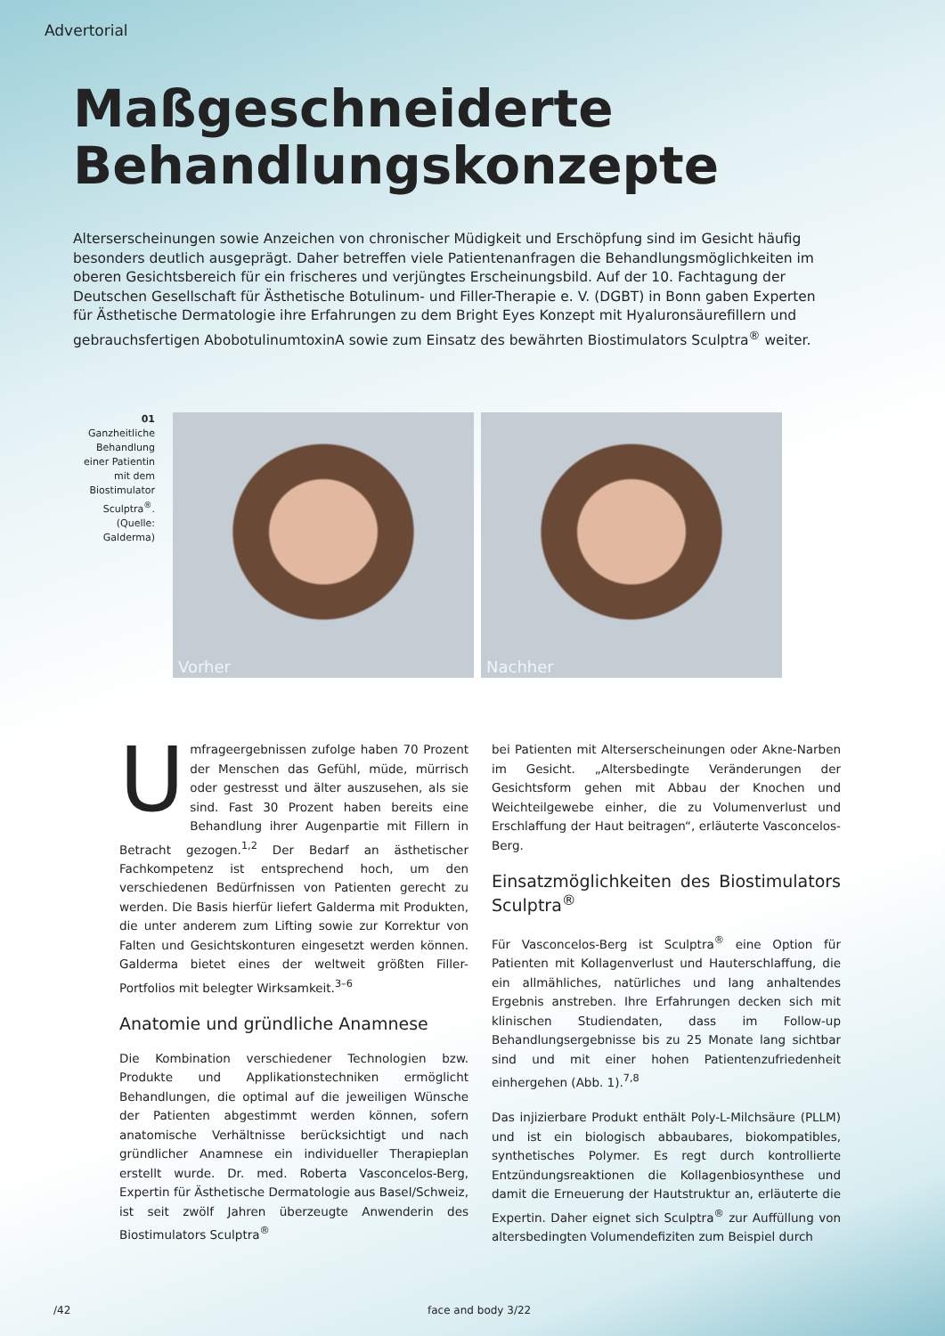Advertorial
Maßgeschneiderte
Behandlungskonzepte
Alterserscheinungen sowie Anzeichen von chronischer Müdigkeit und Erschöpfung sind im Gesicht häufig besonders deutlich ausgeprägt. Daher betreffen viele Patientenanfragen die Behandlungsmöglichkeiten im oberen Gesichtsbereich für ein frischeres und verjüngtes Erscheinungsbild. Auf der 10. Fachtagung der Deutschen Gesellschaft für Ästhetische Botulinum- und Filler-Therapie e. V. (DGBT) in Bonn gaben Experten für Ästhetische Dermatologie ihre Erfahrungen zu dem Bright Eyes Konzept mit Hyaluronsäurefillern und gebrauchsfertigen AbobotulinumtoxinA sowie zum Einsatz des bewährten Biostimulators Sculptra<sup>®</sup> weiter.
01
Ganzheitliche Behandlung einer Patientin mit dem Biostimulator Sculptra<sup>®</sup>. (Quelle: Galderma)
Vorher
Nachher
Umfrageergebnissen zufolge haben 70 Prozent der Menschen das Gefühl, müde, mürrisch oder gestresst und älter auszusehen, als sie sind. Fast 30 Prozent haben bereits eine Behandlung ihrer Augenpartie mit Fillern in Betracht gezogen.<sup>1,2</sup> Der Bedarf an ästhetischer Fachkompetenz ist entsprechend hoch, um den verschiedenen Bedürfnissen von Patienten gerecht zu werden. Die Basis hierfür liefert Galderma mit Produkten, die unter anderem zum Lifting sowie zur Korrektur von Falten und Gesichtskonturen eingesetzt werden können. Galderma bietet eines der weltweit größten Filler-Portfolios mit belegter Wirksamkeit.<sup>3–6</sup>
Anatomie und gründliche Anamnese
Die Kombination verschiedener Technologien bzw. Produkte und Applikationstechniken ermöglicht Behandlungen, die optimal auf die jeweiligen Wünsche der Patienten abgestimmt werden können, sofern anatomische Verhältnisse berücksichtigt und nach gründlicher Anamnese ein individueller Therapieplan erstellt wurde. Dr. med. Roberta Vasconcelos-Berg, Expertin für Ästhetische Dermatologie aus Basel/Schweiz, ist seit zwölf Jahren überzeugte Anwenderin des Biostimulators Sculptra<sup>®</sup>
bei Patienten mit Alterserscheinungen oder Akne-Narben im Gesicht. „Altersbedingte Veränderungen der Gesichtsform gehen mit Abbau der Knochen und Weichteilgewebe einher, die zu Volumenverlust und Erschlaffung der Haut beitragen“, erläuterte Vasconcelos-Berg.
Einsatzmöglichkeiten des Biostimulators Sculptra<sup>®</sup>
Für Vasconcelos-Berg ist Sculptra<sup>®</sup> eine Option für Patienten mit Kollagenverlust und Hauterschlaffung, die ein allmähliches, natürliches und lang anhaltendes Ergebnis anstreben. Ihre Erfahrungen decken sich mit klinischen Studiendaten, dass im Follow-up Behandlungsergebnisse bis zu 25 Monate lang sichtbar sind und mit einer hohen Patientenzufriedenheit einhergehen (Abb. 1).<sup>7,8</sup>
Das injizierbare Produkt enthält Poly-L-Milchsäure (PLLM) und ist ein biologisch abbaubares, biokompatibles, synthetisches Polymer. Es regt durch kontrollierte Entzündungsreaktionen die Kollagenbiosynthese und damit die Erneuerung der Hautstruktur an, erläuterte die Expertin. Daher eignet sich Sculptra<sup>®</sup> zur Auffüllung von altersbedingten Volumendefiziten zum Beispiel durch
/42 face and body 3/22